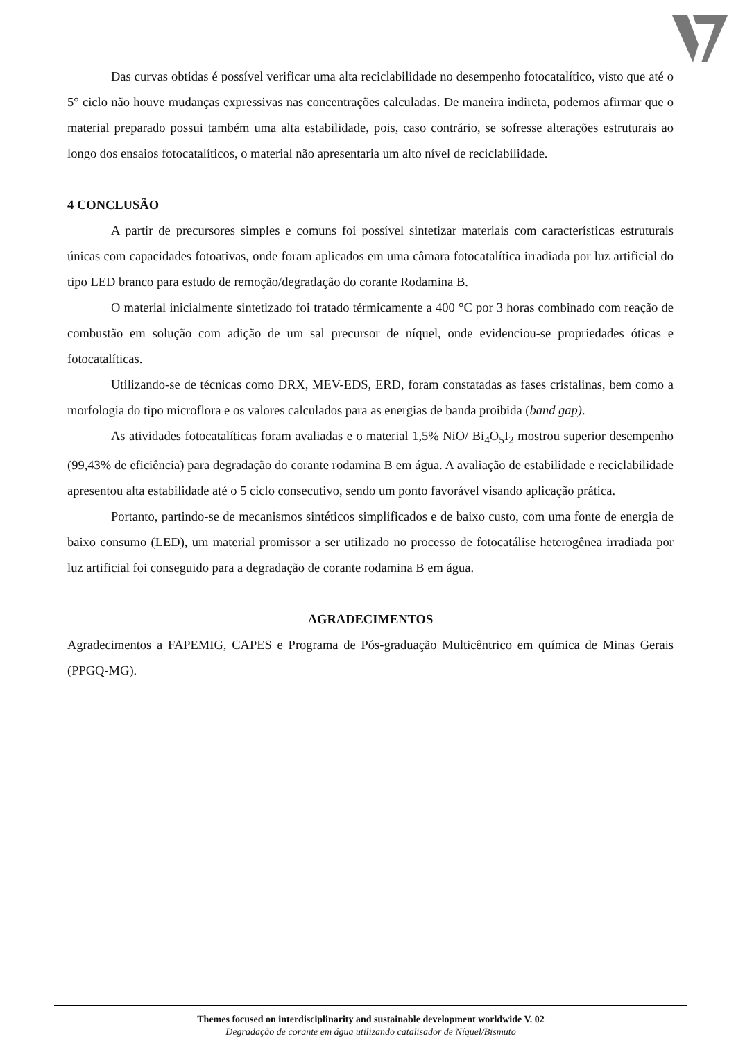Das curvas obtidas é possível verificar uma alta reciclabilidade no desempenho fotocatalítico, visto que até o 5° ciclo não houve mudanças expressivas nas concentrações calculadas. De maneira indireta, podemos afirmar que o material preparado possui também uma alta estabilidade, pois, caso contrário, se sofresse alterações estruturais ao longo dos ensaios fotocatalíticos, o material não apresentaria um alto nível de reciclabilidade.
4 CONCLUSÃO
A partir de precursores simples e comuns foi possível sintetizar materiais com características estruturais únicas com capacidades fotoativas, onde foram aplicados em uma câmara fotocatalítica irradiada por luz artificial do tipo LED branco para estudo de remoção/degradação do corante Rodamina B.
O material inicialmente sintetizado foi tratado térmicamente a 400 °C por 3 horas combinado com reação de combustão em solução com adição de um sal precursor de níquel, onde evidenciou-se propriedades óticas e fotocatalíticas.
Utilizando-se de técnicas como DRX, MEV-EDS, ERD, foram constatadas as fases cristalinas, bem como a morfologia do tipo microflora e os valores calculados para as energias de banda proibida (band gap).
As atividades fotocatalíticas foram avaliadas e o material 1,5% NiO/ Bi<sub>4</sub>O<sub>5</sub>I<sub>2</sub> mostrou superior desempenho (99,43% de eficiência) para degradação do corante rodamina B em água. A avaliação de estabilidade e reciclabilidade apresentou alta estabilidade até o 5 ciclo consecutivo, sendo um ponto favorável visando aplicação prática.
Portanto, partindo-se de mecanismos sintéticos simplificados e de baixo custo, com uma fonte de energia de baixo consumo (LED), um material promissor a ser utilizado no processo de fotocatálise heterogênea irradiada por luz artificial foi conseguido para a degradação de corante rodamina B em água.
AGRADECIMENTOS
Agradecimentos a FAPEMIG, CAPES e Programa de Pós-graduação Multicêntrico em química de Minas Gerais (PPGQ-MG).
Themes focused on interdisciplinarity and sustainable development worldwide V. 02
Degradação de corante em água utilizando catalisador de Níquel/Bismuto